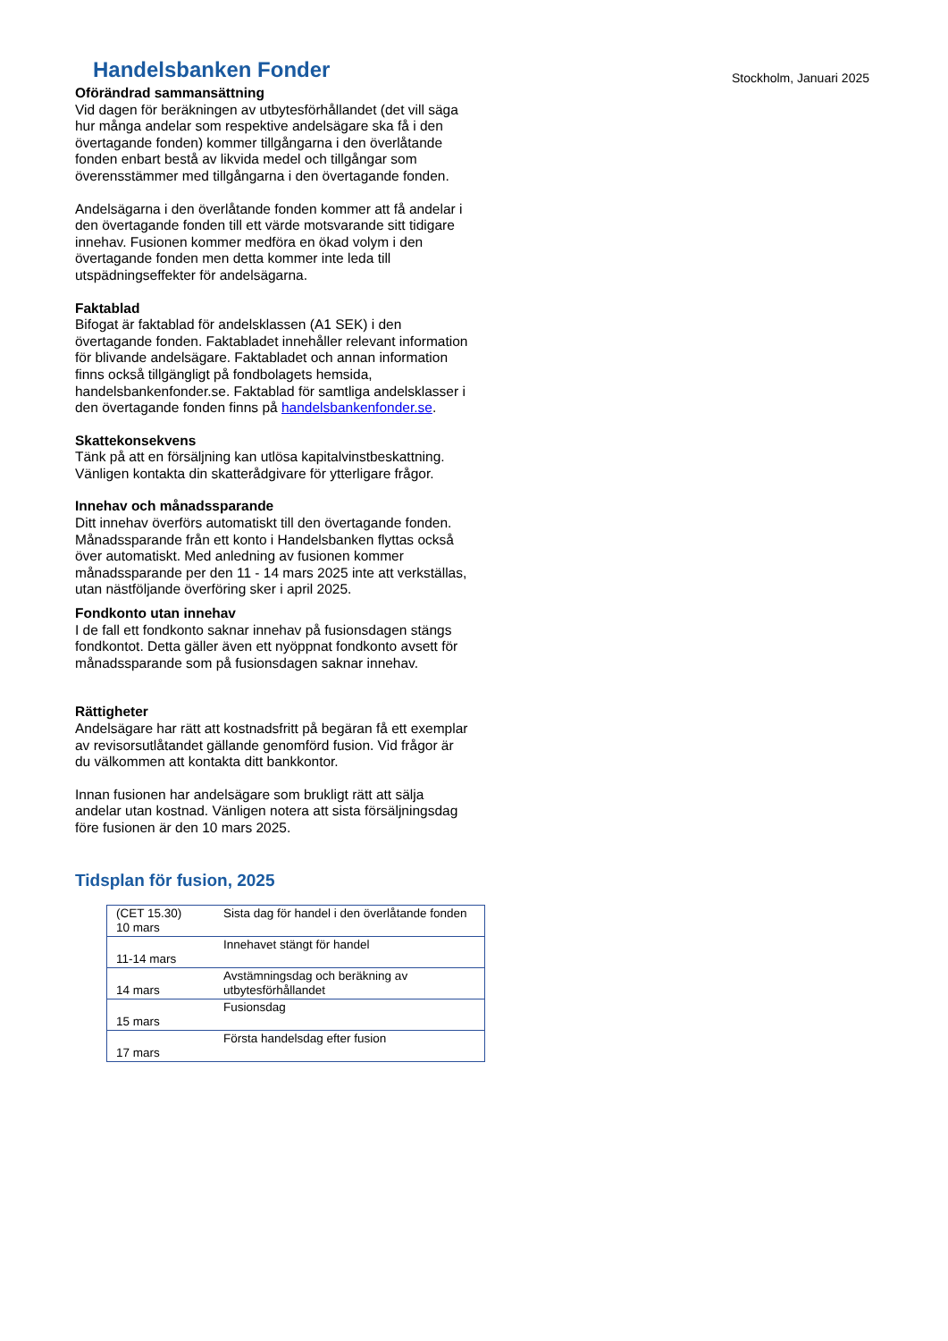Handelsbanken Fonder
Stockholm, Januari 2025
Oförändrad sammansättning
Vid dagen för beräkningen av utbytesförhållandet (det vill säga hur många andelar som respektive andelsägare ska få i den övertagande fonden) kommer tillgångarna i den överlåtande fonden enbart bestå av likvida medel och tillgångar som överensstämmer med tillgångarna i den övertagande fonden.
Andelsägarna i den överlåtande fonden kommer att få andelar i den övertagande fonden till ett värde motsvarande sitt tidigare innehav. Fusionen kommer medföra en ökad volym i den övertagande fonden men detta kommer inte leda till utspädningseffekter för andelsägarna.
Faktablad
Bifogat är faktablad för andelsklassen (A1 SEK) i den övertagande fonden. Faktabladet innehåller relevant information för blivande andelsägare. Faktabladet och annan information finns också tillgängligt på fondbolagets hemsida, handelsbankenfonder.se. Faktablad för samtliga andelsklasser i den övertagande fonden finns på handelsbankenfonder.se.
Skattekonsekvens
Tänk på att en försäljning kan utlösa kapitalvinstbeskattning.
Vänligen kontakta din skatterådgivare för ytterligare frågor.
Innehav och månadssparande
Ditt innehav överförs automatiskt till den övertagande fonden. Månadssparande från ett konto i Handelsbanken flyttas också över automatiskt. Med anledning av fusionen kommer månadssparande per den 11 - 14 mars 2025 inte att verkställas, utan nästföljande överföring sker i april 2025.
Fondkonto utan innehav
I de fall ett fondkonto saknar innehav på fusionsdagen stängs fondkontot. Detta gäller även ett nyöppnat fondkonto avsett för månadssparande som på fusionsdagen saknar innehav.
Rättigheter
Andelsägare har rätt att kostnadsfritt på begäran få ett exemplar av revisorsutlåtandet gällande genomförd fusion. Vid frågor är du välkommen att kontakta ditt bankkontor.
Innan fusionen har andelsägare som brukligt rätt att sälja andelar utan kostnad. Vänligen notera att sista försäljningsdag före fusionen är den 10 mars 2025.
Tidsplan för fusion, 2025
| (CET 15.30) 10 mars | Sista dag för handel i den överlåtande fonden |
| 11-14 mars | Innehavet stängt för handel |
| 14 mars | Avstämningsdag och beräkning av utbytesförhållandet |
| 15 mars | Fusionsdag |
| 17 mars | Första handelsdag efter fusion |